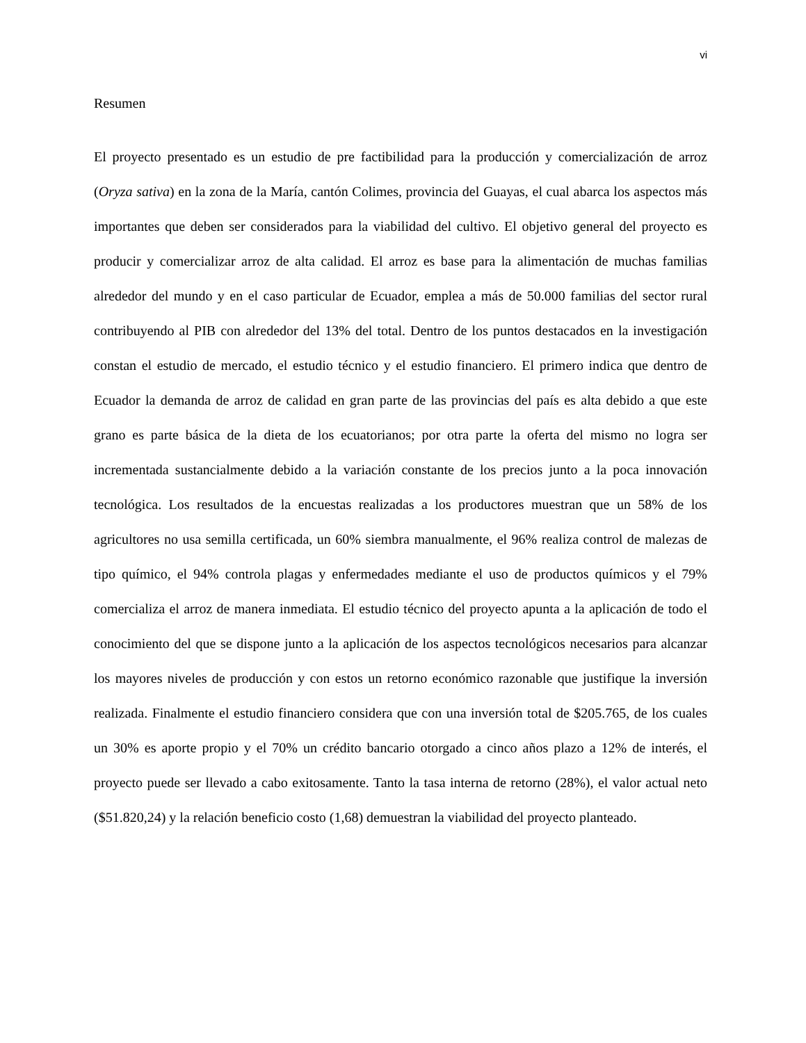vi
Resumen
El proyecto presentado es un estudio de pre factibilidad para la producción y comercialización de arroz (Oryza sativa) en la zona de la María, cantón Colimes, provincia del Guayas, el cual abarca los aspectos más importantes que deben ser considerados para la viabilidad del cultivo. El objetivo general del proyecto es producir y comercializar arroz de alta calidad. El arroz es base para la alimentación de muchas familias alrededor del mundo y en el caso particular de Ecuador, emplea a más de 50.000 familias del sector rural contribuyendo al PIB con alrededor del 13% del total. Dentro de los puntos destacados en la investigación constan el estudio de mercado, el estudio técnico y el estudio financiero. El primero indica que dentro de Ecuador la demanda de arroz de calidad en gran parte de las provincias del país es alta debido a que este grano es parte básica de la dieta de los ecuatorianos; por otra parte la oferta del mismo no logra ser incrementada sustancialmente debido a la variación constante de los precios junto a la poca innovación tecnológica. Los resultados de la encuestas realizadas a los productores muestran que un 58% de los agricultores no usa semilla certificada, un 60% siembra manualmente, el 96% realiza control de malezas de tipo químico, el 94% controla plagas y enfermedades mediante el uso de productos químicos y el 79% comercializa el arroz de manera inmediata. El estudio técnico del proyecto apunta a la aplicación de todo el conocimiento del que se dispone junto a la aplicación de los aspectos tecnológicos necesarios para alcanzar los mayores niveles de producción y con estos un retorno económico razonable que justifique la inversión realizada. Finalmente el estudio financiero considera que con una inversión total de $205.765, de los cuales un 30% es aporte propio y el 70% un crédito bancario otorgado a cinco años plazo a 12% de interés, el proyecto puede ser llevado a cabo exitosamente. Tanto la tasa interna de retorno (28%), el valor actual neto ($51.820,24) y la relación beneficio costo (1,68) demuestran la viabilidad del proyecto planteado.